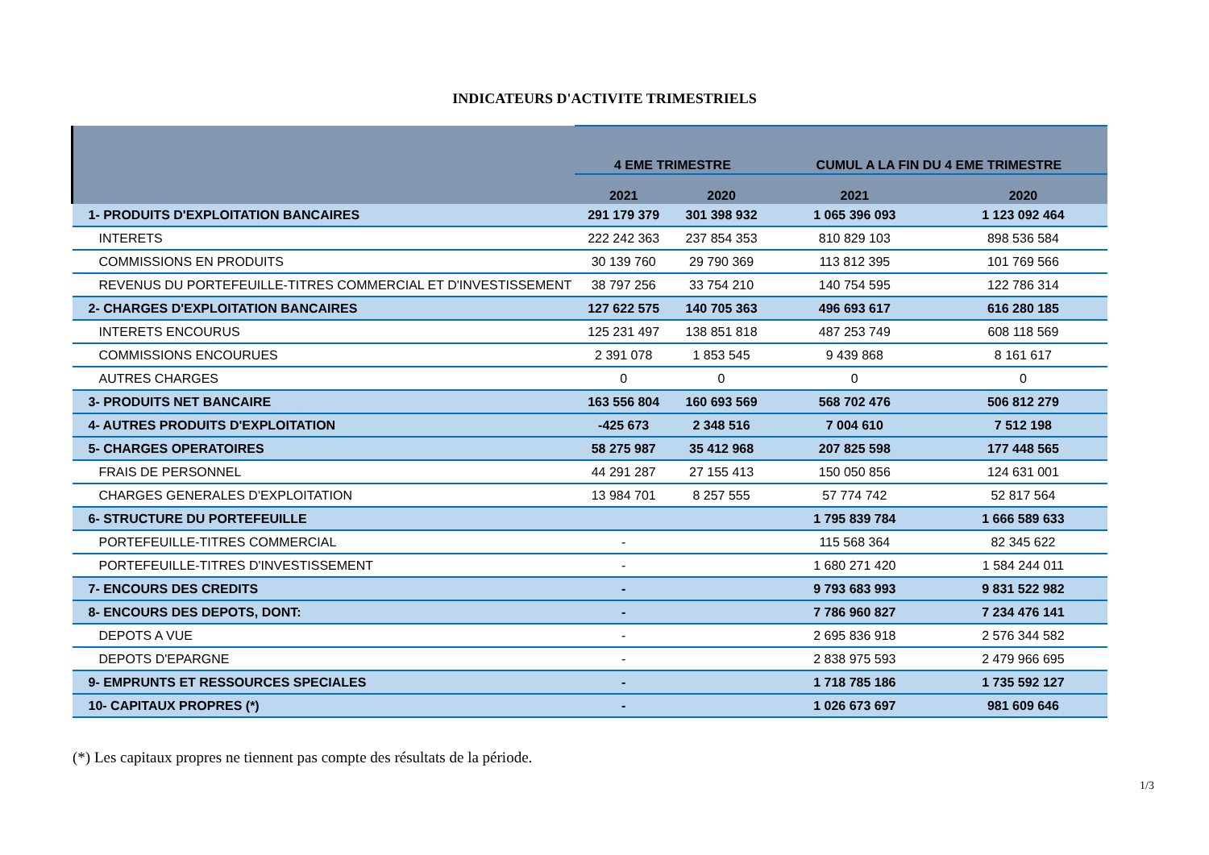INDICATEURS D'ACTIVITE TRIMESTRIELS
| | 4 EME TRIMESTRE | | CUMUL A LA FIN DU 4 EME TRIMESTRE | |
| --- | --- | --- | --- | --- |
| | 2021 | 2020 | 2021 | 2020 |
| 1- PRODUITS D'EXPLOITATION BANCAIRES | 291 179 379 | 301 398 932 | 1 065 396 093 | 1 123 092 464 |
| INTERETS | 222 242 363 | 237 854 353 | 810 829 103 | 898 536 584 |
| COMMISSIONS EN PRODUITS | 30 139 760 | 29 790 369 | 113 812 395 | 101 769 566 |
| REVENUS DU PORTEFEUILLE-TITRES COMMERCIAL ET D'INVESTISSEMENT | 38 797 256 | 33 754 210 | 140 754 595 | 122 786 314 |
| 2- CHARGES D'EXPLOITATION BANCAIRES | 127 622 575 | 140 705 363 | 496 693 617 | 616 280 185 |
| INTERETS ENCOURUS | 125 231 497 | 138 851 818 | 487 253 749 | 608 118 569 |
| COMMISSIONS ENCOURUES | 2 391 078 | 1 853 545 | 9 439 868 | 8 161 617 |
| AUTRES CHARGES | 0 | 0 | 0 | 0 |
| 3- PRODUITS NET BANCAIRE | 163 556 804 | 160 693 569 | 568 702 476 | 506 812 279 |
| 4- AUTRES PRODUITS D'EXPLOITATION | -425 673 | 2 348 516 | 7 004 610 | 7 512 198 |
| 5- CHARGES OPERATOIRES | 58 275 987 | 35 412 968 | 207 825 598 | 177 448 565 |
| FRAIS DE PERSONNEL | 44 291 287 | 27 155 413 | 150 050 856 | 124 631 001 |
| CHARGES GENERALES D'EXPLOITATION | 13 984 701 | 8 257 555 | 57 774 742 | 52 817 564 |
| 6- STRUCTURE DU PORTEFEUILLE | | | 1 795 839 784 | 1 666 589 633 |
| PORTEFEUILLE-TITRES COMMERCIAL | - | | 115 568 364 | 82 345 622 |
| PORTEFEUILLE-TITRES D'INVESTISSEMENT | - | | 1 680 271 420 | 1 584 244 011 |
| 7- ENCOURS DES CREDITS | - | | 9 793 683 993 | 9 831 522 982 |
| 8- ENCOURS DES DEPOTS, DONT: | - | | 7 786 960 827 | 7 234 476 141 |
| DEPOTS A VUE | - | | 2 695 836 918 | 2 576 344 582 |
| DEPOTS D'EPARGNE | - | | 2 838 975 593 | 2 479 966 695 |
| 9- EMPRUNTS ET RESSOURCES SPECIALES | - | | 1 718 785 186 | 1 735 592 127 |
| 10- CAPITAUX PROPRES (*) | - | | 1 026 673 697 | 981 609 646 |
(*) Les capitaux propres ne tiennent pas compte des résultats de la période.
1/3